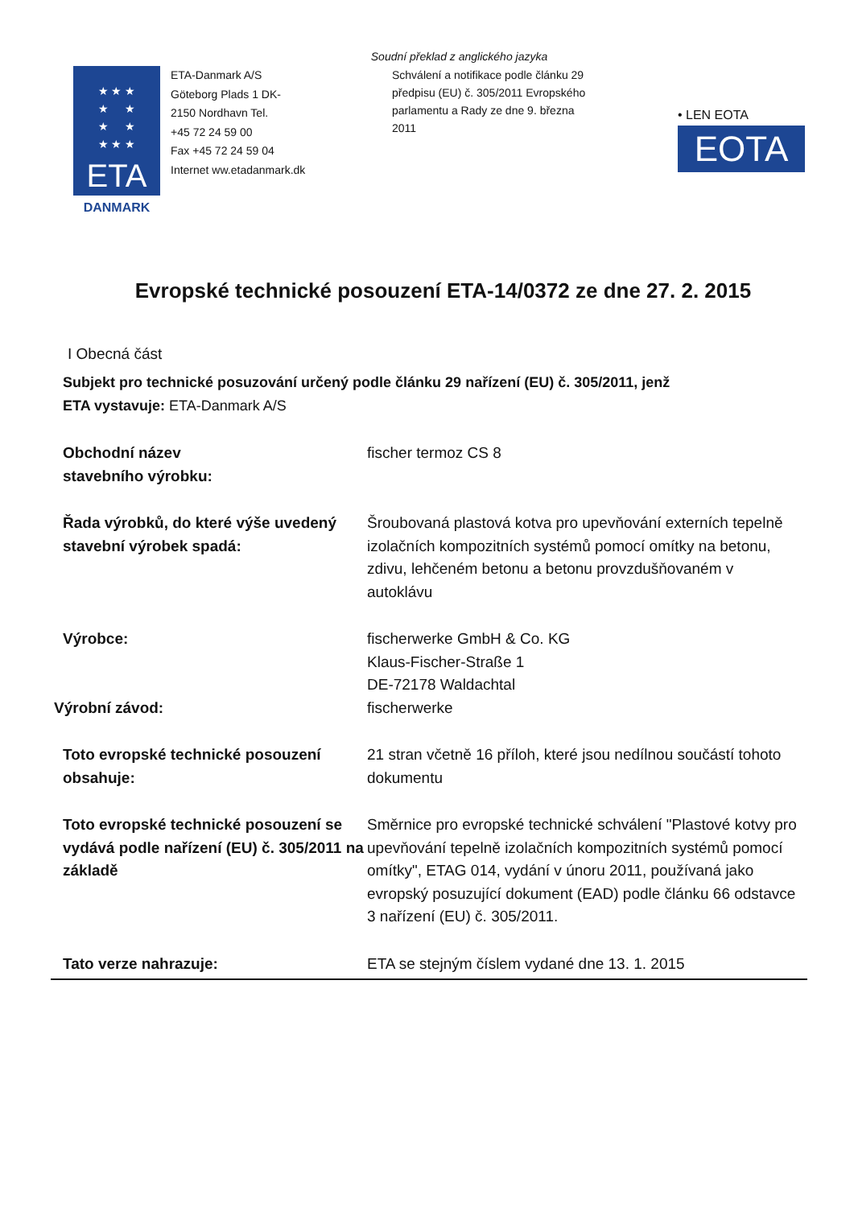Soudní překlad z anglického jazyka
★ ★ ★
★ ★
★ ★
★ ★ ★
ETA
DANMARK
ETA-Danmark A/S
Göteborg Plads 1 DK-
2150 Nordhavn Tel.
+45 72 24 59 00
Fax +45 72 24 59 04
Internet ww.etadanmark.dk
Schválení a notifikace podle článku 29 předpisu (EU) č. 305/2011 Evropského parlamentu a Rady ze dne 9. března 2011
• LEN EOTA
EOTA
Evropské technické posouzení ETA-14/0372 ze dne 27. 2. 2015
I Obecná část
Subjekt pro technické posuzování určený podle článku 29 nařízení (EU) č. 305/2011, jenž ETA vystavuje: ETA-Danmark A/S
Obchodní název
stavebního výrobku:
fischer termoz CS 8
Řada výrobků, do které výše uvedený stavební výrobek spadá:
Šroubovaná plastová kotva pro upevňování externích tepelně izolačních kompozitních systémů pomocí omítky na betonu, zdivu, lehčeném betonu a betonu provzdušňovaném v autoklávu
Výrobce:
Výrobní závod:
fischerwerke GmbH & Co. KG
Klaus-Fischer-Straße 1
DE-72178 Waldachtal
fischerwerke
Toto evropské technické posouzení obsahuje:
21 stran včetně 16 příloh, které jsou nedílnou součástí tohoto dokumentu
Toto evropské technické posouzení se vydává podle nařízení (EU) č. 305/2011 na základě
Směrnice pro evropské technické schválení "Plastové kotvy pro upevňování tepelně izolačních kompozitních systémů pomocí omítky", ETAG 014, vydání v únoru 2011, používaná jako evropský posuzující dokument (EAD) podle článku 66 odstavce 3 nařízení (EU) č. 305/2011.
Tato verze nahrazuje: ETA se stejným číslem vydané dne 13. 1. 2015